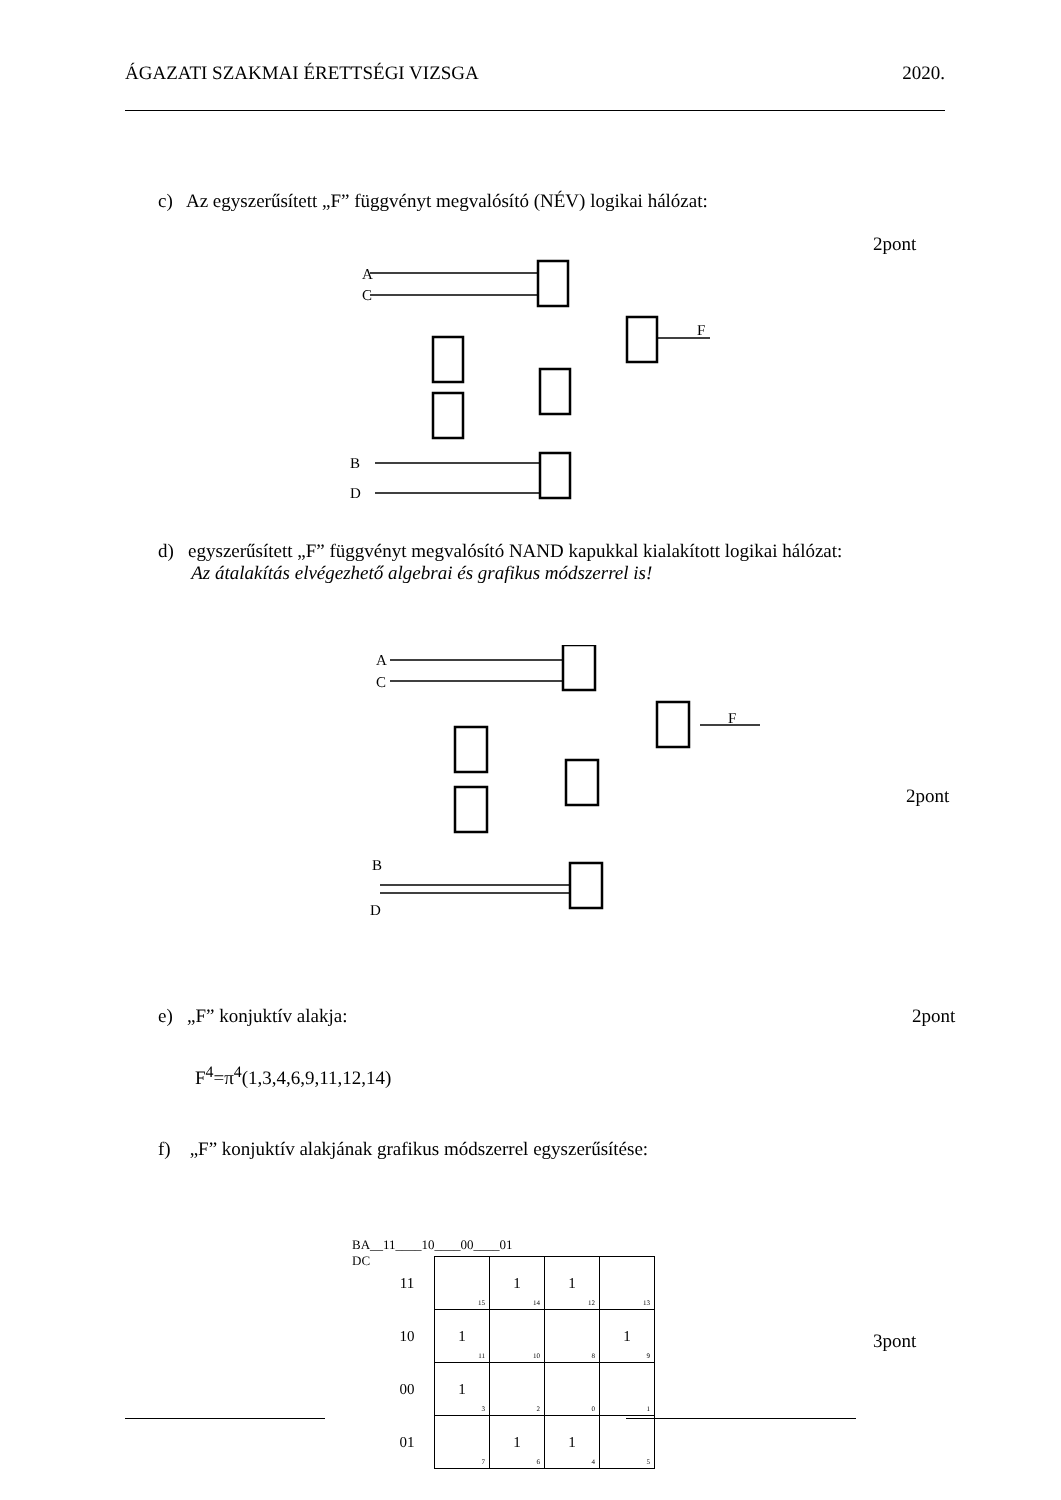ÁGAZATI SZAKMAI ÉRETTSÉGI VIZSGA 2020.
c) Az egyszerűsített „F” függvényt megvalósító (NÉV) logikai hálózat:
2pont
A
C
B
D
F
d) egyszerűsített „F” függvényt megvalósító NAND kapukkal kialakított logikai hálózat:
Az átalakítás elvégezhető algebrai és grafikus módszerrel is!
A
C
B
D
F
2pont
e) „F” konjuktív alakja: 2pont
F<sup>4</sup>=π<sup>4</sup>(1,3,4,6,9,11,12,14)
f) „F” konjuktív alakjának grafikus módszerrel egyszerűsítése:
BA__11____10____00____01
DC
| 11 | 15 | 1 14 | 1 12 | 13 |
| 10 | 1 11 | 10 | 8 | 1 9 |
| 00 | 1 3 | 2 | 0 | 1 |
| 01 | 7 | 1 6 | 1 4 | 5 |
3pont